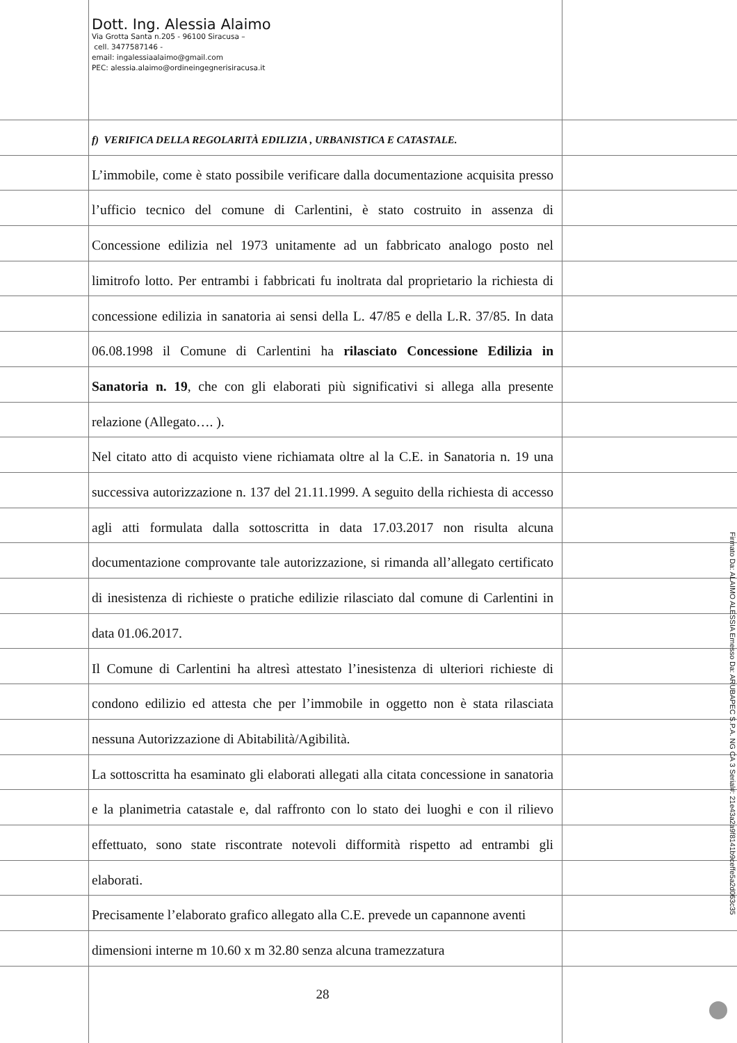Dott. Ing. Alessia Alaimo
Via Grotta Santa n.205 - 96100 Siracusa –
cell. 3477587146 -
email: ingalessiaalaimo@gmail.com
PEC: alessia.alaimo@ordineingegnerisiracusa.it
f) VERIFICA DELLA REGOLARITÀ EDILIZIA , URBANISTICA E CATASTALE.
L’immobile, come è stato possibile verificare dalla documentazione acquisita presso l’ufficio tecnico del comune di Carlentini, è stato costruito in assenza di Concessione edilizia nel 1973 unitamente ad un fabbricato analogo posto nel limitrofo lotto. Per entrambi i fabbricati fu inoltrata dal proprietario la richiesta di concessione edilizia in sanatoria ai sensi della L. 47/85 e della L.R. 37/85. In data 06.08.1998 il Comune di Carlentini ha rilasciato Concessione Edilizia in Sanatoria n. 19, che con gli elaborati più significativi si allega alla presente relazione (Allegato…. ).
Nel citato atto di acquisto viene richiamata oltre al la C.E. in Sanatoria n. 19 una successiva autorizzazione n. 137 del 21.11.1999. A seguito della richiesta di accesso agli atti formulata dalla sottoscritta in data 17.03.2017 non risulta alcuna documentazione comprovante tale autorizzazione, si rimanda all’allegato certificato di inesistenza di richieste o pratiche edilizie rilasciato dal comune di Carlentini in data 01.06.2017.
Il Comune di Carlentini ha altresì attestato l’inesistenza di ulteriori richieste di condono edilizio ed attesta che per l’immobile in oggetto non è stata rilasciata nessuna Autorizzazione di Abitabilità/Agibilità.
La sottoscritta ha esaminato gli elaborati allegati alla citata concessione in sanatoria e la planimetria catastale e, dal raffronto con lo stato dei luoghi e con il rilievo effettuato, sono state riscontrate notevoli difformità rispetto ad entrambi gli elaborati.
Precisamente l’elaborato grafico allegato alla C.E. prevede un capannone aventi dimensioni interne m 10.60 x m 32.80 senza alcuna tramezzatura
28
Firmato Da: ALAIMO ALESSIA Emesso Da: ARUBAPEC S.P.A. NG CA 3 Serial#: 21e43a2a9f8141b9ceffe5a2d063c35